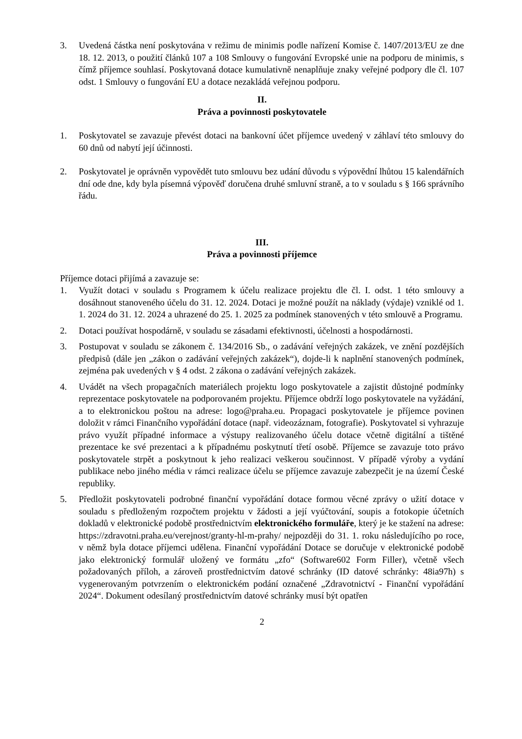3. Uvedená částka není poskytována v režimu de minimis podle nařízení Komise č. 1407/2013/EU ze dne 18. 12. 2013, o použití článků 107 a 108 Smlouvy o fungování Evropské unie na podporu de minimis, s čímž příjemce souhlasí. Poskytovaná dotace kumulativně nenaplňuje znaky veřejné podpory dle čl. 107 odst. 1 Smlouvy o fungování EU a dotace nezakládá veřejnou podporu.
II.
Práva a povinnosti poskytovatele
1. Poskytovatel se zavazuje převést dotaci na bankovní účet příjemce uvedený v záhlaví této smlouvy do 60 dnů od nabytí její účinnosti.
2. Poskytovatel je oprávněn vypovědět tuto smlouvu bez udání důvodu s výpovědní lhůtou 15 kalendářních dní ode dne, kdy byla písemná výpověď doručena druhé smluvní straně, a to v souladu s § 166 správního řádu.
III.
Práva a povinnosti příjemce
Příjemce dotaci přijímá a zavazuje se:
1. Využít dotaci v souladu s Programem k účelu realizace projektu dle čl. I. odst. 1 této smlouvy a dosáhnout stanoveného účelu do 31. 12. 2024. Dotaci je možné použít na náklady (výdaje) vzniklé od 1. 1. 2024 do 31. 12. 2024 a uhrazené do 25. 1. 2025 za podmínek stanovených v této smlouvě a Programu.
2. Dotaci používat hospodárně, v souladu se zásadami efektivnosti, účelnosti a hospodárnosti.
3. Postupovat v souladu se zákonem č. 134/2016 Sb., o zadávání veřejných zakázek, ve znění pozdějších předpisů (dále jen „zákon o zadávání veřejných zakázek“), dojde-li k naplnění stanovených podmínek, zejména pak uvedených v § 4 odst. 2 zákona o zadávání veřejných zakázek.
4. Uvádět na všech propagačních materiálech projektu logo poskytovatele a zajistit důstojné podmínky reprezentace poskytovatele na podporovaném projektu. Příjemce obdrží logo poskytovatele na vyžádání, a to elektronickou poštou na adrese: logo@praha.eu. Propagaci poskytovatele je příjemce povinen doložit v rámci Finančního vypořádání dotace (např. videozáznam, fotografie). Poskytovatel si vyhrazuje právo využít případné informace a výstupy realizovaného účelu dotace včetně digitální a tištěné prezentace ke své prezentaci a k případnému poskytnutí třetí osobě. Příjemce se zavazuje toto právo poskytovatele strpět a poskytnout k jeho realizaci veškerou součinnost. V případě výroby a vydání publikace nebo jiného média v rámci realizace účelu se příjemce zavazuje zabezpečit je na území České republiky.
5. Předložit poskytovateli podrobné finanční vypořádání dotace formou věcné zprávy o užití dotace v souladu s předloženým rozpočtem projektu v žádosti a její vyúčtování, soupis a fotokopie účetních dokladů v elektronické podobě prostřednictvím elektronického formuláře, který je ke stažení na adrese: https://zdravotni.praha.eu/verejnost/granty-hl-m-prahy/ nejpozději do 31. 1. roku následujícího po roce, v němž byla dotace příjemci udělena. Finanční vypořádání Dotace se doručuje v elektronické podobě jako elektronický formulář uložený ve formátu „zfo“ (Software602 Form Filler), včetně všech požadovaných příloh, a zároveň prostřednictvím datové schránky (ID datové schránky: 48ia97h) s vygenerovaným potvrzením o elektronickém podání označené „Zdravotnictví - Finanční vypořádání 2024“. Dokument odesílaný prostřednictvím datové schránky musí být opatřen
2